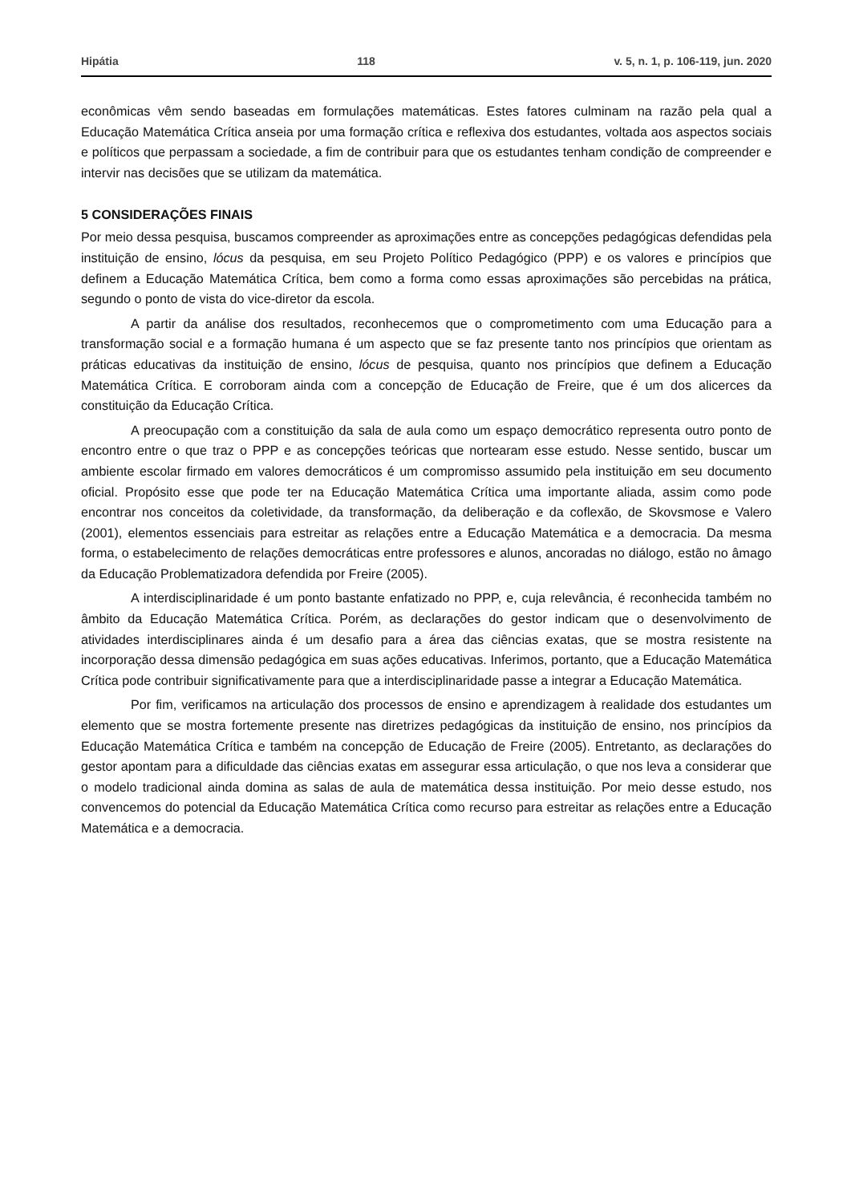Hipátia 118 v. 5, n. 1, p. 106-119, jun. 2020
econômicas vêm sendo baseadas em formulações matemáticas. Estes fatores culminam na razão pela qual a Educação Matemática Crítica anseia por uma formação crítica e reflexiva dos estudantes, voltada aos aspectos sociais e políticos que perpassam a sociedade, a fim de contribuir para que os estudantes tenham condição de compreender e intervir nas decisões que se utilizam da matemática.
5 CONSIDERAÇÕES FINAIS
Por meio dessa pesquisa, buscamos compreender as aproximações entre as concepções pedagógicas defendidas pela instituição de ensino, lócus da pesquisa, em seu Projeto Político Pedagógico (PPP) e os valores e princípios que definem a Educação Matemática Crítica, bem como a forma como essas aproximações são percebidas na prática, segundo o ponto de vista do vice-diretor da escola.
A partir da análise dos resultados, reconhecemos que o comprometimento com uma Educação para a transformação social e a formação humana é um aspecto que se faz presente tanto nos princípios que orientam as práticas educativas da instituição de ensino, lócus de pesquisa, quanto nos princípios que definem a Educação Matemática Crítica. E corroboram ainda com a concepção de Educação de Freire, que é um dos alicerces da constituição da Educação Crítica.
A preocupação com a constituição da sala de aula como um espaço democrático representa outro ponto de encontro entre o que traz o PPP e as concepções teóricas que nortearam esse estudo. Nesse sentido, buscar um ambiente escolar firmado em valores democráticos é um compromisso assumido pela instituição em seu documento oficial. Propósito esse que pode ter na Educação Matemática Crítica uma importante aliada, assim como pode encontrar nos conceitos da coletividade, da transformação, da deliberação e da coflexão, de Skovsmose e Valero (2001), elementos essenciais para estreitar as relações entre a Educação Matemática e a democracia. Da mesma forma, o estabelecimento de relações democráticas entre professores e alunos, ancoradas no diálogo, estão no âmago da Educação Problematizadora defendida por Freire (2005).
A interdisciplinaridade é um ponto bastante enfatizado no PPP, e, cuja relevância, é reconhecida também no âmbito da Educação Matemática Crítica. Porém, as declarações do gestor indicam que o desenvolvimento de atividades interdisciplinares ainda é um desafio para a área das ciências exatas, que se mostra resistente na incorporação dessa dimensão pedagógica em suas ações educativas. Inferimos, portanto, que a Educação Matemática Crítica pode contribuir significativamente para que a interdisciplinaridade passe a integrar a Educação Matemática.
Por fim, verificamos na articulação dos processos de ensino e aprendizagem à realidade dos estudantes um elemento que se mostra fortemente presente nas diretrizes pedagógicas da instituição de ensino, nos princípios da Educação Matemática Crítica e também na concepção de Educação de Freire (2005). Entretanto, as declarações do gestor apontam para a dificuldade das ciências exatas em assegurar essa articulação, o que nos leva a considerar que o modelo tradicional ainda domina as salas de aula de matemática dessa instituição. Por meio desse estudo, nos convencemos do potencial da Educação Matemática Crítica como recurso para estreitar as relações entre a Educação Matemática e a democracia.